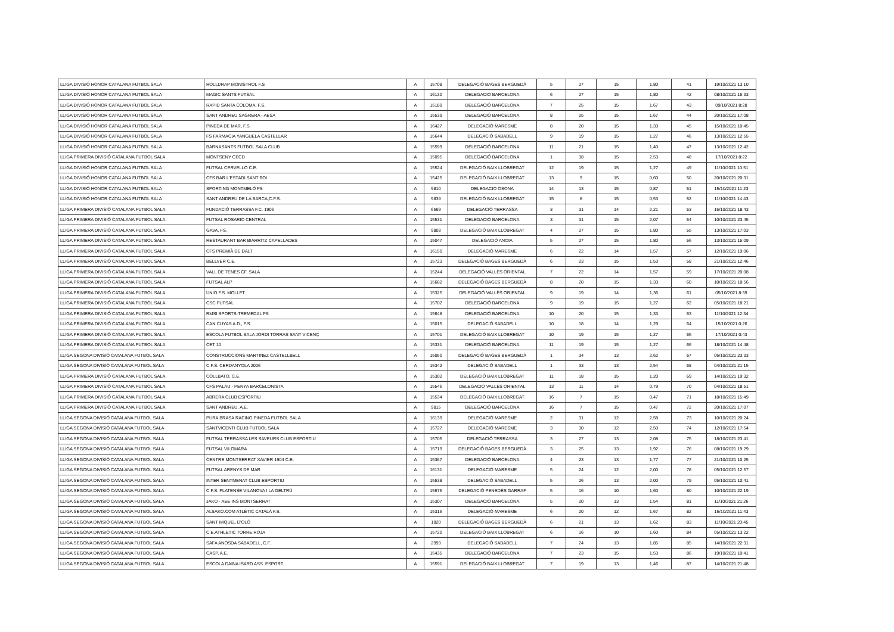| LLIGA DIVISIÓ HONOR CATALANA FUTBOL SALA | ROLLDRAP MONISTROL F.S | A | 15708 | DELEGACIÓ BAGES BERGUEDÀ | 5 | 27 | 15 | 1,80 | 41 | 19/10/2021 13:10 |
| LLIGA DIVISIÓ HONOR CATALANA FUTBOL SALA | MAGIC SANTS FUTSAL | A | 16130 | DELEGACIÓ BARCELONA | 6 | 27 | 15 | 1,80 | 42 | 08/10/2021 16:33 |
| LLIGA DIVISIÓ HONOR CATALANA FUTBOL SALA | RAPID SANTA COLOMA, F.S. | A | 15189 | DELEGACIÓ BARCELONA | 7 | 25 | 15 | 1,67 | 43 | 09/10/2021 8:28 |
| LLIGA DIVISIÓ HONOR CATALANA FUTBOL SALA | SANT ANDREU SAGRERA - AESA | A | 15539 | DELEGACIÓ BARCELONA | 8 | 25 | 15 | 1,67 | 44 | 20/10/2021 17:08 |
| LLIGA DIVISIÓ HONOR CATALANA FUTBOL SALA | PINEDA DE MAR, F.S. | A | 16427 | DELEGACIÓ MARESME | 8 | 20 | 15 | 1,33 | 45 | 15/10/2021 10:45 |
| LLIGA DIVISIÓ HONOR CATALANA FUTBOL SALA | FS FARMACIA YANGUELA CASTELLAR | A | 15644 | DELEGACIÓ SABADELL | 9 | 19 | 15 | 1,27 | 46 | 13/10/2021 12:55 |
| LLIGA DIVISIÓ HONOR CATALANA FUTBOL SALA | BARNASANTS FUTBOL SALA CLUB | A | 15599 | DELEGACIÓ BARCELONA | 11 | 21 | 15 | 1,40 | 47 | 13/10/2021 12:42 |
| LLIGA PRIMERA DIVISIÓ CATALANA FUTBOL SALA | MONTSENY CECD | A | 15095 | DELEGACIÓ BARCELONA | 1 | 38 | 15 | 2,53 | 48 | 17/10/2021 8:22 |
| LLIGA DIVISIÓ HONOR CATALANA FUTBOL SALA | FUTSAL CERVELLO C.E. | A | 15524 | DELEGACIÓ BAIX LLOBREGAT | 12 | 19 | 15 | 1,27 | 49 | 11/10/2021 10:51 |
| LLIGA DIVISIÓ HONOR CATALANA FUTBOL SALA | CFS BAR L'ESTADI SANT BOI | A | 15425 | DELEGACIÓ BAIX LLOBREGAT | 13 | 9 | 15 | 0,60 | 50 | 20/10/2021 20:31 |
| LLIGA DIVISIÓ HONOR CATALANA FUTBOL SALA | SPORTING MONTMELÓ FS | A | 9810 | DELEGACIÓ OSONA | 14 | 13 | 15 | 0,87 | 51 | 15/10/2021 11:23 |
| LLIGA DIVISIÓ HONOR CATALANA FUTBOL SALA | SANT ANDREU DE LA BARCA,C.F.S. | A | 9839 | DELEGACIÓ BAIX LLOBREGAT | 15 | 8 | 15 | 0,53 | 52 | 11/10/2021 14:43 |
| LLIGA PRIMERA DIVISIÓ CATALANA FUTBOL SALA | FUNDACIÓ TERRASSA F.C. 1906 | A | 6569 | DELEGACIÓ TERRASSA | 3 | 31 | 14 | 2,21 | 53 | 15/10/2021 18:43 |
| LLIGA PRIMERA DIVISIÓ CATALANA FUTBOL SALA | FUTSAL ROSARIO CENTRAL | A | 15531 | DELEGACIÓ BARCELONA | 3 | 31 | 15 | 2,07 | 54 | 10/10/2021 23:45 |
| LLIGA PRIMERA DIVISIÓ CATALANA FUTBOL SALA | GAVA, FS. | A | 9803 | DELEGACIÓ BAIX LLOBREGAT | 4 | 27 | 15 | 1,80 | 55 | 13/10/2021 17:03 |
| LLIGA PRIMERA DIVISIÓ CATALANA FUTBOL SALA | RESTAURANT BAR BIARRITZ CAPELLADES | A | 15047 | DELEGACIÓ ANOIA | 5 | 27 | 15 | 1,80 | 56 | 13/10/2021 15:09 |
| LLIGA PRIMERA DIVISIÓ CATALANA FUTBOL SALA | CFS PREMIÀ DE DALT | A | 16150 | DELEGACIÓ MARESME | 6 | 22 | 14 | 1,57 | 57 | 12/10/2021 19:06 |
| LLIGA PRIMERA DIVISIÓ CATALANA FUTBOL SALA | BELLVER C.E. | A | 15723 | DELEGACIÓ BAGES BERGUEDÀ | 6 | 23 | 15 | 1,53 | 58 | 21/10/2021 12:46 |
| LLIGA PRIMERA DIVISIÓ CATALANA FUTBOL SALA | VALL DE TENES CF. SALA | A | 15244 | DELEGACIÓ VALLÈS ORIENTAL | 7 | 22 | 14 | 1,57 | 59 | 17/10/2021 20:08 |
| LLIGA PRIMERA DIVISIÓ CATALANA FUTBOL SALA | FUTSAL ALP | A | 15682 | DELEGACIÓ BAGES BERGUEDÀ | 8 | 20 | 15 | 1,33 | 60 | 10/10/2021 18:56 |
| LLIGA PRIMERA DIVISIÓ CATALANA FUTBOL SALA | UNIO F.S. MOLLET | A | 15325 | DELEGACIÓ VALLÈS ORIENTAL | 9 | 19 | 14 | 1,36 | 61 | 05/10/2021 8:39 |
| LLIGA PRIMERA DIVISIÓ CATALANA FUTBOL SALA | CSC FUTSAL | A | 15702 | DELEGACIÓ BARCELONA | 9 | 19 | 15 | 1,27 | 62 | 05/10/2021 18:21 |
| LLIGA PRIMERA DIVISIÓ CATALANA FUTBOL SALA | RMSI SPORTS-TREMEDAL FS | A | 15648 | DELEGACIÓ BARCELONA | 10 | 20 | 15 | 1,33 | 63 | 11/10/2021 12:34 |
| LLIGA PRIMERA DIVISIÓ CATALANA FUTBOL SALA | CAN CUYAS A.D., F.S. | A | 15015 | DELEGACIÓ SABADELL | 10 | 18 | 14 | 1,29 | 64 | 15/10/2021 0:26 |
| LLIGA PRIMERA DIVISIÓ CATALANA FUTBOL SALA | ESCOLA FUTBOL SALA JORDI TORRAS SANT VICENÇ | A | 15701 | DELEGACIÓ BAIX LLOBREGAT | 10 | 19 | 15 | 1,27 | 65 | 17/10/2021 0:43 |
| LLIGA PRIMERA DIVISIÓ CATALANA FUTBOL SALA | CET 10 | A | 15331 | DELEGACIÓ BARCELONA | 11 | 19 | 15 | 1,27 | 66 | 18/10/2021 14:48 |
| LLIGA SEGONA DIVISIÓ CATALANA FUTBOL SALA | CONSTRUCCIONS MARTINEZ CASTELLBELL | A | 15050 | DELEGACIÓ BAGES BERGUEDÀ | 1 | 34 | 13 | 2,62 | 67 | 06/10/2021 23:33 |
| LLIGA SEGONA DIVISIÓ CATALANA FUTBOL SALA | C.F.S. CERDANYOLA 2006 | A | 15342 | DELEGACIÓ SABADELL | 1 | 33 | 13 | 2,54 | 68 | 04/10/2021 21:15 |
| LLIGA PRIMERA DIVISIÓ CATALANA FUTBOL SALA | COLLBATO, C.E. | A | 15302 | DELEGACIÓ BAIX LLOBREGAT | 11 | 18 | 15 | 1,20 | 69 | 14/10/2021 19:32 |
| LLIGA PRIMERA DIVISIÓ CATALANA FUTBOL SALA | CFS PALAU - PENYA BARCELONISTA | A | 15546 | DELEGACIÓ VALLÈS ORIENTAL | 13 | 11 | 14 | 0,79 | 70 | 04/10/2021 18:51 |
| LLIGA PRIMERA DIVISIÓ CATALANA FUTBOL SALA | ABRERA CLUB ESPORTIU | A | 15534 | DELEGACIÓ BAIX LLOBREGAT | 16 | 7 | 15 | 0,47 | 71 | 18/10/2021 15:49 |
| LLIGA PRIMERA DIVISIÓ CATALANA FUTBOL SALA | SANT ANDREU, A.E. | A | 9815 | DELEGACIÓ BARCELONA | 16 | 7 | 15 | 0,47 | 72 | 20/10/2021 17:07 |
| LLIGA SEGONA DIVISIÓ CATALANA FUTBOL SALA | PURA BRASA RACING PINEDA FUTBOL SALA | A | 16139 | DELEGACIÓ MARESME | 2 | 31 | 12 | 2,58 | 73 | 10/10/2021 20:24 |
| LLIGA SEGONA DIVISIÓ CATALANA FUTBOL SALA | SANTVICENTI CLUB FUTBOL SALA | A | 15727 | DELEGACIÓ MARESME | 3 | 30 | 12 | 2,50 | 74 | 12/10/2021 17:54 |
| LLIGA SEGONA DIVISIÓ CATALANA FUTBOL SALA | FUTSAL TERRASSA LES SAVEURS CLUB ESPORTIU | A | 15705 | DELEGACIÓ TERRASSA | 3 | 27 | 13 | 2,08 | 75 | 18/10/2021 23:41 |
| LLIGA SEGONA DIVISIÓ CATALANA FUTBOL SALA | FUTSAL VILOMARA | A | 15719 | DELEGACIÓ BAGES BERGUEDÀ | 3 | 25 | 13 | 1,92 | 76 | 08/10/2021 19:29 |
| LLIGA SEGONA DIVISIÓ CATALANA FUTBOL SALA | CENTRE MONTSERRAT XAVIER 1904 C.E. | A | 15367 | DELEGACIÓ BARCELONA | 4 | 23 | 13 | 1,77 | 77 | 21/10/2021 10:25 |
| LLIGA SEGONA DIVISIÓ CATALANA FUTBOL SALA | FUTSAL ARENYS DE MAR | A | 16131 | DELEGACIÓ MARESME | 5 | 24 | 12 | 2,00 | 78 | 05/10/2021 12:57 |
| LLIGA SEGONA DIVISIÓ CATALANA FUTBOL SALA | INTER SENTMENAT CLUB ESPORTIU | A | 15538 | DELEGACIÓ SABADELL | 5 | 26 | 13 | 2,00 | 79 | 05/10/2021 10:41 |
| LLIGA SEGONA DIVISIÓ CATALANA FUTBOL SALA | C.F.S. PLATENSE VILANOVA I LA GELTRÚ | A | 15675 | DELEGACIÓ PENEDÈS GARRAF | 5 | 16 | 10 | 1,60 | 80 | 10/10/2021 22:19 |
| LLIGA SEGONA DIVISIÓ CATALANA FUTBOL SALA | JAKO - AEE INS MONTSERRAT | A | 15307 | DELEGACIÓ BARCELONA | 5 | 20 | 13 | 1,54 | 81 | 11/10/2021 21:26 |
| LLIGA SEGONA DIVISIÓ CATALANA FUTBOL SALA | ALSAKO.COM ATLÈTIC CATALÀ F.S. | A | 15316 | DELEGACIÓ MARESME | 6 | 20 | 12 | 1,67 | 82 | 16/10/2021 11:43 |
| LLIGA SEGONA DIVISIÓ CATALANA FUTBOL SALA | SANT MIQUEL D'OLÓ | A | 1820 | DELEGACIÓ BAGES BERGUEDÀ | 6 | 21 | 13 | 1,62 | 83 | 11/10/2021 20:45 |
| LLIGA SEGONA DIVISIÓ CATALANA FUTBOL SALA | C.E.ATHLETIC TORRE ROJA | A | 15720 | DELEGACIÓ BAIX LLOBREGAT | 6 | 16 | 10 | 1,60 | 84 | 05/10/2021 13:22 |
| LLIGA SEGONA DIVISIÓ CATALANA FUTBOL SALA | SAFA ANOSDA SABADELL, C.F. | A | 2993 | DELEGACIÓ SABADELL | 7 | 24 | 13 | 1,85 | 85 | 14/10/2021 22:31 |
| LLIGA SEGONA DIVISIÓ CATALANA FUTBOL SALA | CASP, A.E. | A | 15435 | DELEGACIÓ BARCELONA | 7 | 23 | 15 | 1,53 | 86 | 19/10/2021 10:41 |
| LLIGA SEGONA DIVISIÓ CATALANA FUTBOL SALA | ESCOLA DAINA ISARD ASS. ESPORT. | A | 15591 | DELEGACIÓ BAIX LLOBREGAT | 7 | 19 | 13 | 1,46 | 87 | 14/10/2021 21:48 |